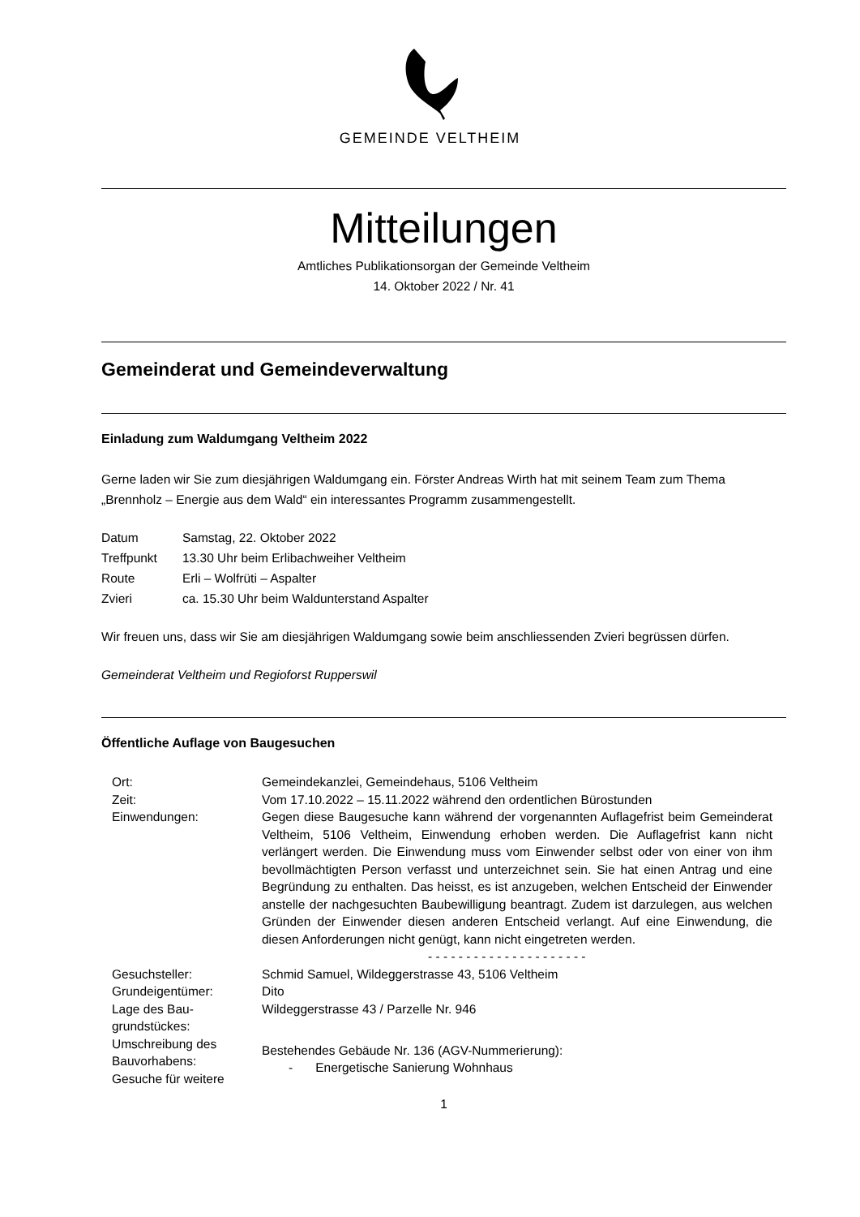GEMEINDE VELTHEIM
Mitteilungen
Amtliches Publikationsorgan der Gemeinde Veltheim
14. Oktober 2022 / Nr. 41
Gemeinderat und Gemeindeverwaltung
Einladung zum Waldumgang Veltheim 2022
Gerne laden wir Sie zum diesjährigen Waldumgang ein. Förster Andreas Wirth hat mit seinem Team zum Thema „Brennholz – Energie aus dem Wald“ ein interessantes Programm zusammengestellt.
| Datum | Samstag, 22. Oktober 2022 |
| Treffpunkt | 13.30 Uhr beim Erlibachweiher Veltheim |
| Route | Erli – Wolfrüti – Aspalter |
| Zvieri | ca. 15.30 Uhr beim Waldunterstand Aspalter |
Wir freuen uns, dass wir Sie am diesjährigen Waldumgang sowie beim anschliessenden Zvieri begrüssen dürfen.
Gemeinderat Veltheim und Regioforst Rupperswil
Öffentliche Auflage von Baugesuchen
| Ort: | Gemeindekanzlei, Gemeindehaus, 5106 Veltheim |
| Zeit: | Vom 17.10.2022 – 15.11.2022 während den ordentlichen Bürostunden |
| Einwendungen: | Gegen diese Baugesuche kann während der vorgenannten Auflagefrist beim Gemeinderat Veltheim, 5106 Veltheim, Einwendung erhoben werden. Die Auflagefrist kann nicht verlängert werden. Die Einwendung muss vom Einwender selbst oder von einer von ihm bevollmächtigten Person verfasst und unterzeichnet sein. Sie hat einen Antrag und eine Begründung zu enthalten. Das heisst, es ist anzugeben, welchen Entscheid der Einwender anstelle der nachgesuchten Baubewilligung beantragt. Zudem ist darzulegen, aus welchen Gründen der Einwender diesen anderen Entscheid verlangt. Auf eine Einwendung, die diesen Anforderungen nicht genügt, kann nicht eingetreten werden. |
| | - - - - - - - - - - - - - - - - - - - - - |
| Gesuchsteller: | Schmid Samuel, Wildeggerstrasse 43, 5106 Veltheim |
| Grundeigentümer: | Dito |
| Lage des Bau- grundstückes: | Wildeggerstrasse 43 / Parzelle Nr. 946 |
| Umschreibung des Bauvorhabens: Gesuche für weitere | Bestehendes Gebäude Nr. 136 (AGV-Nummerierung): - Energetische Sanierung Wohnhaus |
1